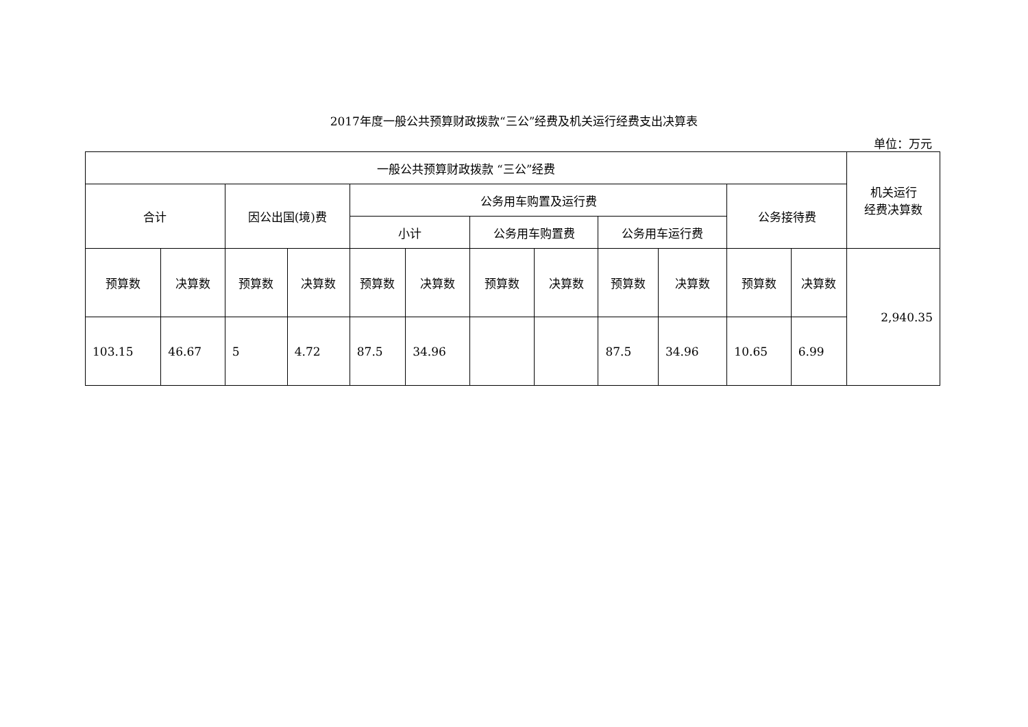2017年度一般公共预算财政拨款“三公”经费及机关运行经费支出决算表
单位：万元
| 一般公共预算财政拨款 “三公”经费 | | | | | | | | | | | | 机关运行 经费决算数 |
| 合计 | | 因公出国(境)费 | | 公务用车购置及运行费 | | | | | | 公务接待费 | | |
| | | | | 小计 | | 公务用车购置费 | | 公务用车运行费 | | | | |
| 预算数 | 决算数 | 预算数 | 决算数 | 预算数 | 决算数 | 预算数 | 决算数 | 预算数 | 决算数 | 预算数 | 决算数 | 2,940.35 |
| 103.15 | 46.67 | 5 | 4.72 | 87.5 | 34.96 | | | 87.5 | 34.96 | 10.65 | 6.99 | |